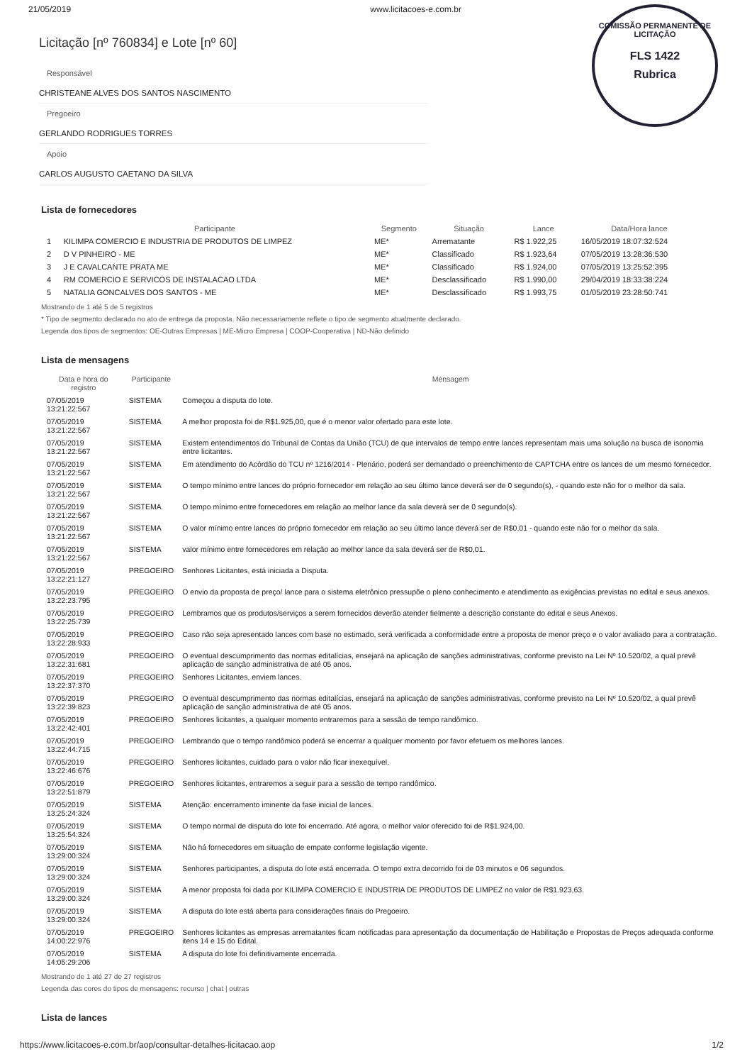COMISSÃO PERMANENTE DE LICITAÇÃO
FLS 1422
Rubrica
21/05/2019 www.licitacoes-e.com.br
Licitação [nº 760834] e Lote [nº 60]
Responsável
CHRISTEANE ALVES DOS SANTOS NASCIMENTO
Pregoeiro
GERLANDO RODRIGUES TORRES
Apoio
CARLOS AUGUSTO CAETANO DA SILVA
Lista de fornecedores
| | Participante | Segmento | Situação | Lance | Data/Hora lance |
| --- | --- | --- | --- | --- | --- |
| 1 | KILIMPA COMERCIO E INDUSTRIA DE PRODUTOS DE LIMPEZ | ME* | Arrematante | R$ 1.922,25 | 16/05/2019 18:07:32:524 |
| 2 | D V PINHEIRO - ME | ME* | Classificado | R$ 1.923,64 | 07/05/2019 13:28:36:530 |
| 3 | J E CAVALCANTE PRATA ME | ME* | Classificado | R$ 1.924,00 | 07/05/2019 13:25:52:395 |
| 4 | RM COMERCIO E SERVICOS DE INSTALACAO LTDA | ME* | Desclassificado | R$ 1.990,00 | 29/04/2019 18:33:38:224 |
| 5 | NATALIA GONCALVES DOS SANTOS - ME | ME* | Desclassificado | R$ 1.993,75 | 01/05/2019 23:28:50:741 |
Mostrando de 1 até 5 de 5 registros
* Tipo de segmento declarado no ato de entrega da proposta. Não necessariamente reflete o tipo de segmento atualmente declarado.
Legenda dos tipos de segmentos: OE-Outras Empresas | ME-Micro Empresa | COOP-Cooperativa | ND-Não definido
Lista de mensagens
| Data e hora do registro | Participante | Mensagem |
| --- | --- | --- |
| 07/05/2019 13:21:22:567 | SISTEMA | Começou a disputa do lote. |
| 07/05/2019 13:21:22:567 | SISTEMA | A melhor proposta foi de R$1.925,00, que é o menor valor ofertado para este lote. |
| 07/05/2019 13:21:22:567 | SISTEMA | Existem entendimentos do Tribunal de Contas da União (TCU) de que intervalos de tempo entre lances representam mais uma solução na busca de isonomia entre licitantes. |
| 07/05/2019 13:21:22:567 | SISTEMA | Em atendimento do Acórdão do TCU nº 1216/2014 - Plenário, poderá ser demandado o preenchimento de CAPTCHA entre os lances de um mesmo fornecedor. |
| 07/05/2019 13:21:22:567 | SISTEMA | O tempo mínimo entre lances do próprio fornecedor em relação ao seu último lance deverá ser de 0 segundo(s), - quando este não for o melhor da sala. |
| 07/05/2019 13:21:22:567 | SISTEMA | O tempo mínimo entre fornecedores em relação ao melhor lance da sala deverá ser de 0 segundo(s). |
| 07/05/2019 13:21:22:567 | SISTEMA | O valor mínimo entre lances do próprio fornecedor em relação ao seu último lance deverá ser de R$0,01 - quando este não for o melhor da sala. |
| 07/05/2019 13:21:22:567 | SISTEMA | valor mínimo entre fornecedores em relação ao melhor lance da sala deverá ser de R$0,01. |
| 07/05/2019 13:22:21:127 | PREGOEIRO | Senhores Licitantes, está iniciada a Disputa. |
| 07/05/2019 13:22:23:795 | PREGOEIRO | O envio da proposta de preço/ lance para o sistema eletrônico pressupõe o pleno conhecimento e atendimento as exigências previstas no edital e seus anexos. |
| 07/05/2019 13:22:25:739 | PREGOEIRO | Lembramos que os produtos/serviços a serem fornecidos deverão atender fielmente a descrição constante do edital e seus Anexos. |
| 07/05/2019 13:22:28:933 | PREGOEIRO | Caso não seja apresentado lances com base no estimado, será verificada a conformidade entre a proposta de menor preço e o valor avaliado para a contratação. |
| 07/05/2019 13:22:31:681 | PREGOEIRO | O eventual descumprimento das normas editalícias, ensejará na aplicação de sanções administrativas, conforme previsto na Lei Nº 10.520/02, a qual prevê aplicação de sanção administrativa de até 05 anos. |
| 07/05/2019 13:22:37:370 | PREGOEIRO | Senhores Licitantes, enviem lances. |
| 07/05/2019 13:22:39:823 | PREGOEIRO | O eventual descumprimento das normas editalícias, ensejará na aplicação de sanções administrativas, conforme previsto na Lei Nº 10.520/02, a qual prevê aplicação de sanção administrativa de até 05 anos. |
| 07/05/2019 13:22:42:401 | PREGOEIRO | Senhores licitantes, a qualquer momento entraremos para a sessão de tempo randômico. |
| 07/05/2019 13:22:44:715 | PREGOEIRO | Lembrando que o tempo randômico poderá se encerrar a qualquer momento por favor efetuem os melhores lances. |
| 07/05/2019 13:22:46:676 | PREGOEIRO | Senhores licitantes, cuidado para o valor não ficar inexequível. |
| 07/05/2019 13:22:51:879 | PREGOEIRO | Senhores licitantes, entraremos a seguir para a sessão de tempo randômico. |
| 07/05/2019 13:25:24:324 | SISTEMA | Atenção: encerramento iminente da fase inicial de lances. |
| 07/05/2019 13:25:54:324 | SISTEMA | O tempo normal de disputa do lote foi encerrado. Até agora, o melhor valor oferecido foi de R$1.924,00. |
| 07/05/2019 13:29:00:324 | SISTEMA | Não há fornecedores em situação de empate conforme legislação vigente. |
| 07/05/2019 13:29:00:324 | SISTEMA | Senhores participantes, a disputa do lote está encerrada. O tempo extra decorrido foi de 03 minutos e 06 segundos. |
| 07/05/2019 13:29:00:324 | SISTEMA | A menor proposta foi dada por KILIMPA COMERCIO E INDUSTRIA DE PRODUTOS DE LIMPEZ no valor de R$1.923,63. |
| 07/05/2019 13:29:00:324 | SISTEMA | A disputa do lote está aberta para considerações finais do Pregoeiro. |
| 07/05/2019 14:00:22:976 | PREGOEIRO | Senhores licitantes as empresas arrematantes ficam notificadas para apresentação da documentação de Habilitação e Propostas de Preços adequada conforme itens 14 e 15 do Edital. |
| 07/05/2019 14:05:29:206 | SISTEMA | A disputa do lote foi definitivamente encerrada. |
Mostrando de 1 até 27 de 27 registros
Legenda das cores do tipos de mensagens: recurso | chat | outras
Lista de lances
https://www.licitacoes-e.com.br/aop/consultar-detalhes-licitacao.aop 1/2